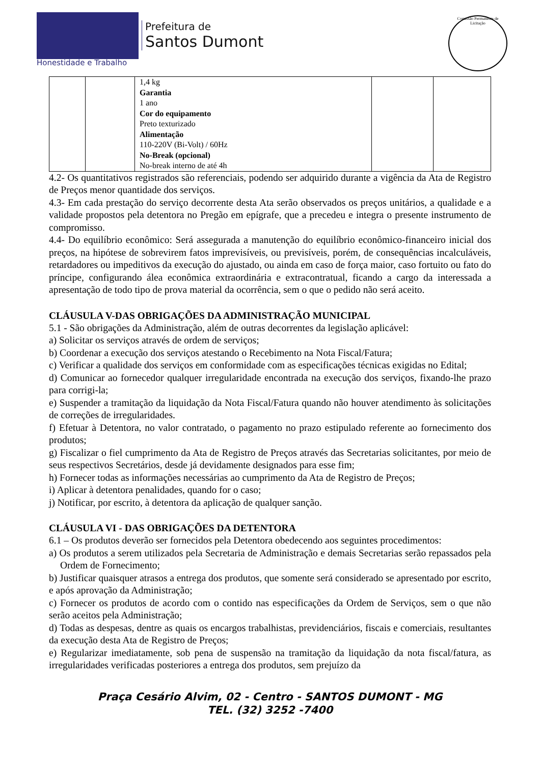Honestidade e Trabalho
Prefeitura de
Santos Dumont
Comissão Permanente de Licitação
| | | 1,4 kg Garantia 1 ano Cor do equipamento Preto texturizado Alimentação 110-220V (Bi-Volt) / 60Hz No-Break (opcional) No-break interno de até 4h | | |
4.2- Os quantitativos registrados são referenciais, podendo ser adquirido durante a vigência da Ata de Registro de Preços menor quantidade dos serviços.
4.3- Em cada prestação do serviço decorrente desta Ata serão observados os preços unitários, a qualidade e a validade propostos pela detentora no Pregão em epígrafe, que a precedeu e integra o presente instrumento de compromisso.
4.4- Do equilíbrio econômico: Será assegurada a manutenção do equilíbrio econômico-financeiro inicial dos preços, na hipótese de sobrevirem fatos imprevisíveis, ou previsíveis, porém, de consequências incalculáveis, retardadores ou impeditivos da execução do ajustado, ou ainda em caso de força maior, caso fortuito ou fato do príncipe, configurando álea econômica extraordinária e extracontratual, ficando a cargo da interessada a apresentação de todo tipo de prova material da ocorrência, sem o que o pedido não será aceito.
CLÁUSULA V-DAS OBRIGAÇÕES DA ADMINISTRAÇÃO MUNICIPAL
5.1 - São obrigações da Administração, além de outras decorrentes da legislação aplicável:
a) Solicitar os serviços através de ordem de serviços;
b) Coordenar a execução dos serviços atestando o Recebimento na Nota Fiscal/Fatura;
c) Verificar a qualidade dos serviços em conformidade com as especificações técnicas exigidas no Edital;
d) Comunicar ao fornecedor qualquer irregularidade encontrada na execução dos serviços, fixando-lhe prazo para corrigi-la;
e) Suspender a tramitação da liquidação da Nota Fiscal/Fatura quando não houver atendimento às solicitações de correções de irregularidades.
f) Efetuar à Detentora, no valor contratado, o pagamento no prazo estipulado referente ao fornecimento dos produtos;
g) Fiscalizar o fiel cumprimento da Ata de Registro de Preços através das Secretarias solicitantes, por meio de seus respectivos Secretários, desde já devidamente designados para esse fim;
h) Fornecer todas as informações necessárias ao cumprimento da Ata de Registro de Preços;
i) Aplicar à detentora penalidades, quando for o caso;
j) Notificar, por escrito, à detentora da aplicação de qualquer sanção.
CLÁUSULA VI - DAS OBRIGAÇÕES DA DETENTORA
6.1 – Os produtos deverão ser fornecidos pela Detentora obedecendo aos seguintes procedimentos:
a) Os produtos a serem utilizados pela Secretaria de Administração e demais Secretarias serão repassados pela Ordem de Fornecimento;
b) Justificar quaisquer atrasos a entrega dos produtos, que somente será considerado se apresentado por escrito, e após aprovação da Administração;
c) Fornecer os produtos de acordo com o contido nas especificações da Ordem de Serviços, sem o que não serão aceitos pela Administração;
d) Todas as despesas, dentre as quais os encargos trabalhistas, previdenciários, fiscais e comerciais, resultantes da execução desta Ata de Registro de Preços;
e) Regularizar imediatamente, sob pena de suspensão na tramitação da liquidação da nota fiscal/fatura, as irregularidades verificadas posteriores a entrega dos produtos, sem prejuízo da
Praça Cesário Alvim, 02 - Centro - SANTOS DUMONT - MG
TEL. (32) 3252 -7400